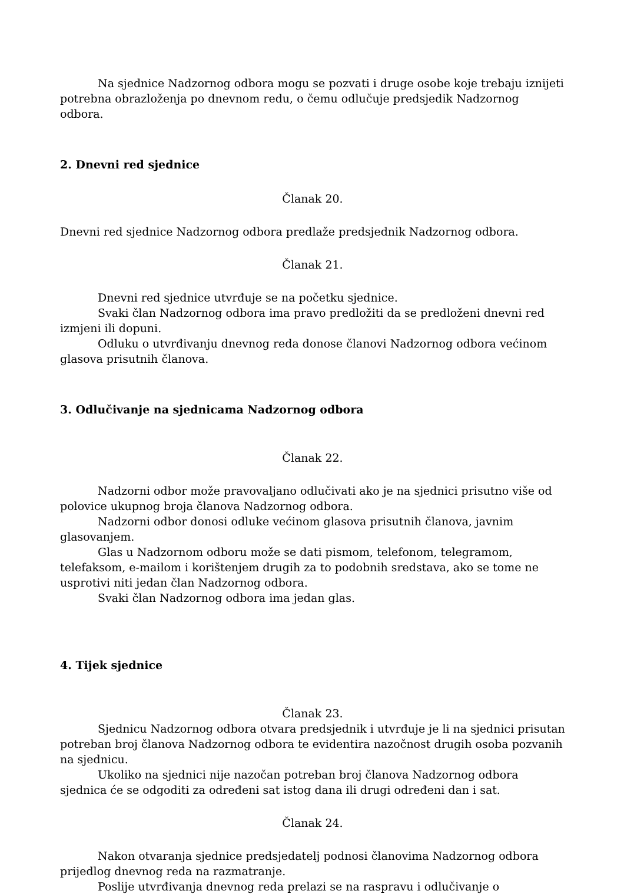Na sjednice Nadzornog odbora mogu se pozvati i druge osobe koje trebaju iznijeti potrebna obrazloženja po dnevnom redu, o čemu odlučuje predsjedik Nadzornog odbora.
2. Dnevni red sjednice
Članak 20.
Dnevni red sjednice Nadzornog odbora predlaže predsjednik Nadzornog odbora.
Članak 21.
Dnevni red sjednice utvrđuje se na početku sjednice.
Svaki član Nadzornog odbora ima pravo predložiti da se predloženi dnevni red izmjeni ili dopuni.
Odluku o utvrđivanju dnevnog reda donose članovi Nadzornog odbora većinom glasova prisutnih članova.
3. Odlučivanje na sjednicama Nadzornog odbora
Članak 22.
Nadzorni odbor može pravovaljano odlučivati ako je na sjednici prisutno više od polovice ukupnog broja članova Nadzornog odbora.
Nadzorni odbor donosi odluke većinom glasova prisutnih članova, javnim glasovanjem.
Glas u Nadzornom odboru može se dati pismom, telefonom, telegramom, telefaksom, e-mailom i korištenjem drugih za to podobnih sredstava, ako se tome ne usprotivi niti jedan član Nadzornog odbora.
Svaki član Nadzornog odbora ima jedan glas.
4. Tijek sjednice
Članak 23.
Sjednicu Nadzornog odbora otvara predsjednik i utvrđuje je li na sjednici prisutan potreban broj članova Nadzornog odbora te evidentira nazočnost drugih osoba pozvanih na sjednicu.
Ukoliko na sjednici nije nazočan potreban broj članova Nadzornog odbora sjednica će se odgoditi za određeni sat istog dana ili drugi određeni dan i sat.
Članak 24.
Nakon otvaranja sjednice predsjedatelj podnosi članovima Nadzornog odbora prijedlog dnevnog reda na razmatranje.
Poslije utvrđivanja dnevnog reda prelazi se na raspravu i odlučivanje o